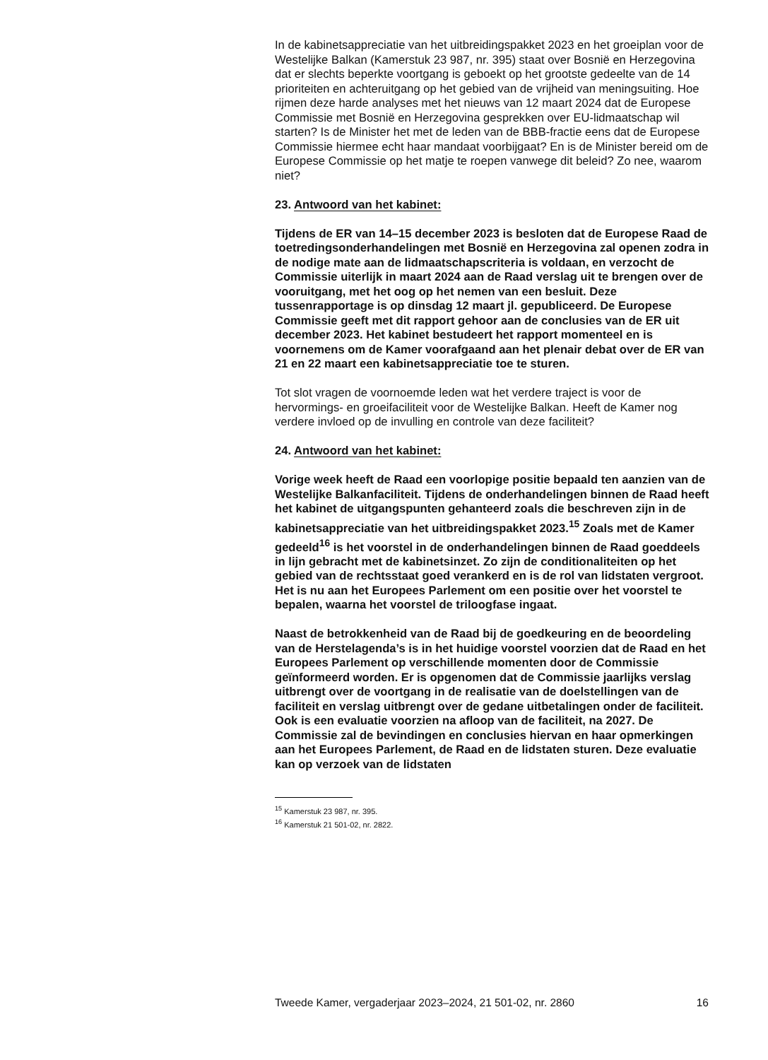In de kabinetsappreciatie van het uitbreidingspakket 2023 en het groeiplan voor de Westelijke Balkan (Kamerstuk 23 987, nr. 395) staat over Bosnië en Herzegovina dat er slechts beperkte voortgang is geboekt op het grootste gedeelte van de 14 prioriteiten en achteruitgang op het gebied van de vrijheid van meningsuiting. Hoe rijmen deze harde analyses met het nieuws van 12 maart 2024 dat de Europese Commissie met Bosnië en Herzegovina gesprekken over EU-lidmaatschap wil starten? Is de Minister het met de leden van de BBB-fractie eens dat de Europese Commissie hiermee echt haar mandaat voorbijgaat? En is de Minister bereid om de Europese Commissie op het matje te roepen vanwege dit beleid? Zo nee, waarom niet?
23. Antwoord van het kabinet:
Tijdens de ER van 14–15 december 2023 is besloten dat de Europese Raad de toetredingsonderhandelingen met Bosnië en Herzegovina zal openen zodra in de nodige mate aan de lidmaatschapscriteria is voldaan, en verzocht de Commissie uiterlijk in maart 2024 aan de Raad verslag uit te brengen over de vooruitgang, met het oog op het nemen van een besluit. Deze tussenrapportage is op dinsdag 12 maart jl. gepubliceerd. De Europese Commissie geeft met dit rapport gehoor aan de conclusies van de ER uit december 2023. Het kabinet bestudeert het rapport momenteel en is voornemens om de Kamer voorafgaand aan het plenair debat over de ER van 21 en 22 maart een kabinetsappreciatie toe te sturen.
Tot slot vragen de voornoemde leden wat het verdere traject is voor de hervormings- en groeifaciliteit voor de Westelijke Balkan. Heeft de Kamer nog verdere invloed op de invulling en controle van deze faciliteit?
24. Antwoord van het kabinet:
Vorige week heeft de Raad een voorlopige positie bepaald ten aanzien van de Westelijke Balkanfaciliteit. Tijdens de onderhandelingen binnen de Raad heeft het kabinet de uitgangspunten gehanteerd zoals die beschreven zijn in de kabinetsappreciatie van het uitbreidingspakket 2023.<sup>15</sup> Zoals met de Kamer gedeeld<sup>16</sup> is het voorstel in de onderhandelingen binnen de Raad goeddeels in lijn gebracht met de kabinetsinzet. Zo zijn de conditionaliteiten op het gebied van de rechtsstaat goed verankerd en is de rol van lidstaten vergroot. Het is nu aan het Europees Parlement om een positie over het voorstel te bepalen, waarna het voorstel de triloogfase ingaat.
Naast de betrokkenheid van de Raad bij de goedkeuring en de beoordeling van de Herstelagenda’s is in het huidige voorstel voorzien dat de Raad en het Europees Parlement op verschillende momenten door de Commissie geïnformeerd worden. Er is opgenomen dat de Commissie jaarlijks verslag uitbrengt over de voortgang in de realisatie van de doelstellingen van de faciliteit en verslag uitbrengt over de gedane uitbetalingen onder de faciliteit. Ook is een evaluatie voorzien na afloop van de faciliteit, na 2027. De Commissie zal de bevindingen en conclusies hiervan en haar opmerkingen aan het Europees Parlement, de Raad en de lidstaten sturen. Deze evaluatie kan op verzoek van de lidstaten
<sup>15</sup> Kamerstuk 23 987, nr. 395.
<sup>16</sup> Kamerstuk 21 501-02, nr. 2822.
Tweede Kamer, vergaderjaar 2023–2024, 21 501-02, nr. 2860 16